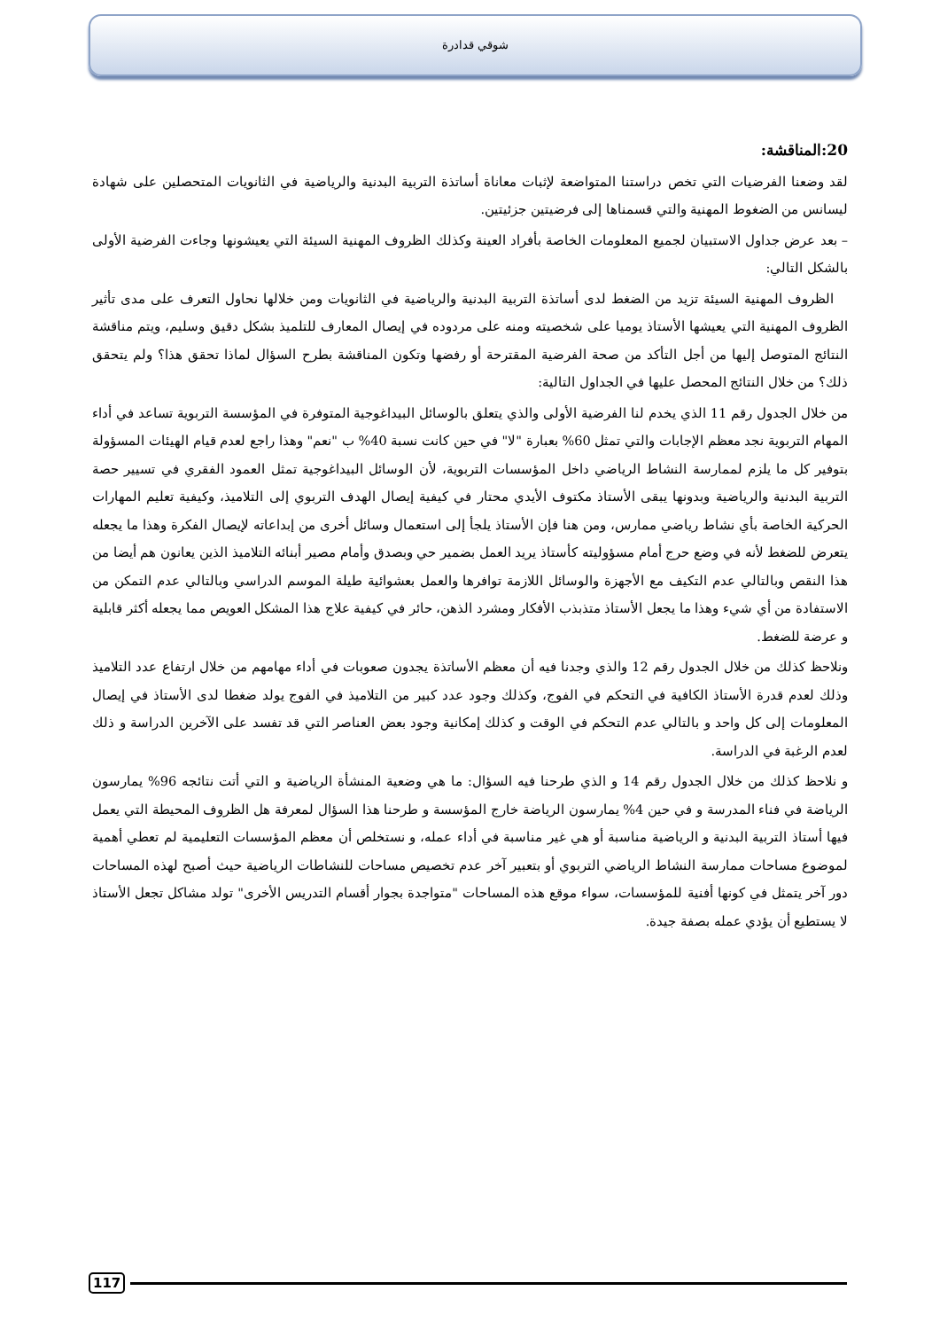شوقي قدادرة
20:المناقشة:
لقد وضعنا الفرضيات التي تخص دراستنا المتواضعة لإثبات معاناة أساتذة التربية البدنية والرياضية في الثانويات المتحصلين على شهادة ليسانس من الضغوط المهنية والتي قسمناها إلى فرضيتين جزئيتين.
– بعد عرض جداول الاستبيان لجميع المعلومات الخاصة بأفراد العينة وكذلك الظروف المهنية السيئة التي يعيشونها وجاءت الفرضية الأولى بالشكل التالي:
الظروف المهنية السيئة تزيد من الضغط لدى أساتذة التربية البدنية والرياضية في الثانويات ومن خلالها نحاول التعرف على مدى تأثير الظروف المهنية التي يعيشها الأستاذ يوميا على شخصيته ومنه على مردوده في إيصال المعارف للتلميذ بشكل دقيق وسليم، ويتم مناقشة النتائج المتوصل إليها من أجل التأكد من صحة الفرضية المقترحة أو رفضها وتكون المناقشة بطرح السؤال لماذا تحقق هذا؟ ولم يتحقق ذلك؟ من خلال النتائج المحصل عليها في الجداول التالية:
من خلال الجدول رقم 11 الذي يخدم لنا الفرضية الأولى والذي يتعلق بالوسائل البيداغوجية المتوفرة في المؤسسة التربوية تساعد في أداء المهام التربوية نجد معظم الإجابات والتي تمثل 60% بعبارة "لا" في حين كانت نسبة 40% ب "نعم" وهذا راجع لعدم قيام الهيئات المسؤولة بتوفير كل ما يلزم لممارسة النشاط الرياضي داخل المؤسسات التربوية، لأن الوسائل البيداغوجية تمثل العمود الفقري في تسيير حصة التربية البدنية والرياضية وبدونها يبقى الأستاذ مكتوف الأيدي محتار في كيفية إيصال الهدف التربوي إلى التلاميذ، وكيفية تعليم المهارات الحركية الخاصة بأي نشاط رياضي ممارس، ومن هنا فإن الأستاذ يلجأ إلى استعمال وسائل أخرى من إبداعاته لإيصال الفكرة وهذا ما يجعله يتعرض للضغط لأنه في وضع حرج أمام مسؤوليته كأستاذ يريد العمل بضمير حي وبصدق وأمام مصير أبنائه التلاميذ الذين يعانون هم أيضا من هذا النقص وبالتالي عدم التكيف مع الأجهزة والوسائل اللازمة توافرها والعمل بعشوائية طيلة الموسم الدراسي وبالتالي عدم التمكن من الاستفادة من أي شيء وهذا ما يجعل الأستاذ متذبذب الأفكار ومشرد الذهن، حائر في كيفية علاج هذا المشكل العويص مما يجعله أكثر قابلية و عرضة للضغط.
ونلاحظ كذلك من خلال الجدول رقم 12 والذي وجدنا فيه أن معظم الأساتذة يجدون صعوبات في أداء مهامهم من خلال ارتفاع عدد التلاميذ وذلك لعدم قدرة الأستاذ الكافية في التحكم في الفوج، وكذلك وجود عدد كبير من التلاميذ في الفوج يولد ضغطا لدى الأستاذ في إيصال المعلومات إلى كل واحد و بالتالي عدم التحكم في الوقت و كذلك إمكانية وجود بعض العناصر التي قد تفسد على الآخرين الدراسة و ذلك لعدم الرغبة في الدراسة.
و نلاحظ كذلك من خلال الجدول رقم 14 و الذي طرحنا فيه السؤال: ما هي وضعية المنشأة الرياضية و التي أتت نتائجه 96% يمارسون الرياضة في فناء المدرسة و في حين 4% يمارسون الرياضة خارج المؤسسة و طرحنا هذا السؤال لمعرفة هل الظروف المحيطة التي يعمل فيها أستاذ التربية البدنية و الرياضية مناسبة أو هي غير مناسبة في أداء عمله، و نستخلص أن معظم المؤسسات التعليمية لم تعطي أهمية لموضوع مساحات ممارسة النشاط الرياضي التربوي أو بتعبير آخر عدم تخصيص مساحات للنشاطات الرياضية حيث أصبح لهذه المساحات دور آخر يتمثل في كونها أفنية للمؤسسات، سواء موقع هذه المساحات "متواجدة بجوار أقسام التدريس الأخرى" تولد مشاكل تجعل الأستاذ لا يستطيع أن يؤدي عمله بصفة جيدة.
117